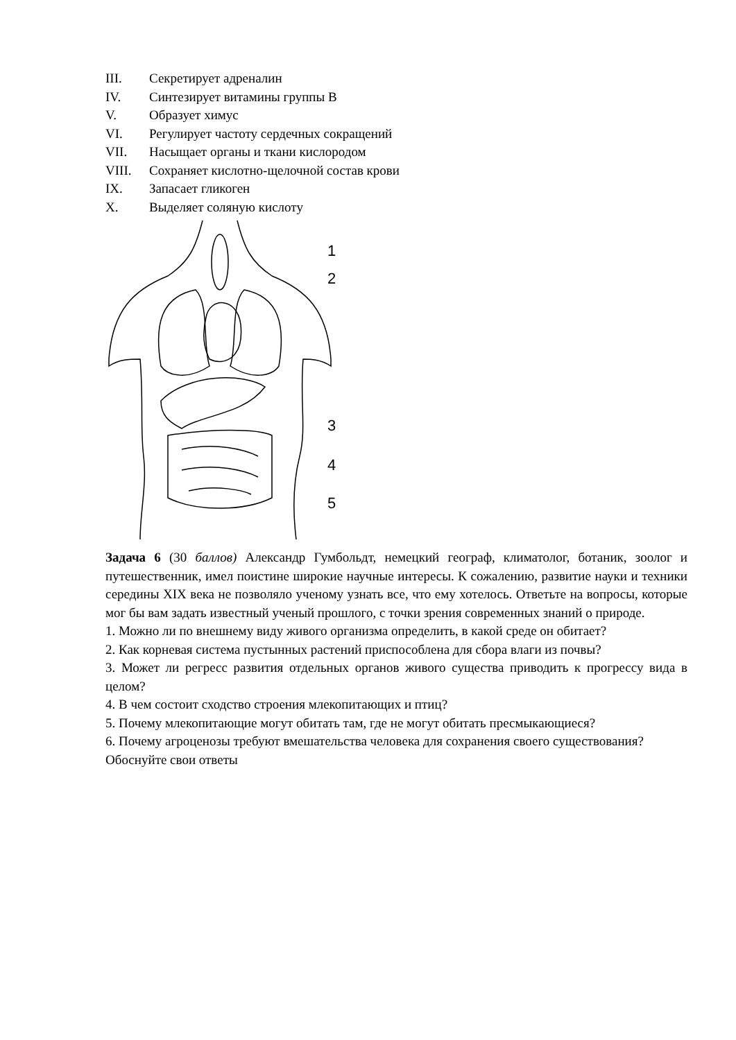III. Секретирует адреналин
IV. Синтезирует витамины группы В
V. Образует химус
VI. Регулирует частоту сердечных сокращений
VII. Насыщает органы и ткани кислородом
VIII. Сохраняет кислотно-щелочной состав крови
IX. Запасает гликоген
X. Выделяет соляную кислоту
1
2
3
4
5
Задача 6 (30 баллов) Александр Гумбольдт, немецкий географ, климатолог, ботаник, зоолог и путешественник, имел поистине широкие научные интересы. К сожалению, развитие науки и техники середины XIX века не позволяло ученому узнать все, что ему хотелось. Ответьте на вопросы, которые мог бы вам задать известный ученый прошлого, с точки зрения современных знаний о природе.
1. Можно ли по внешнему виду живого организма определить, в какой среде он обитает?
2. Как корневая система пустынных растений приспособлена для сбора влаги из почвы?
3. Может ли регресс развития отдельных органов живого существа приводить к прогрессу вида в целом?
4. В чем состоит сходство строения млекопитающих и птиц?
5. Почему млекопитающие могут обитать там, где не могут обитать пресмыкающиеся?
6. Почему агроценозы требуют вмешательства человека для сохранения своего существования?
Обоснуйте свои ответы